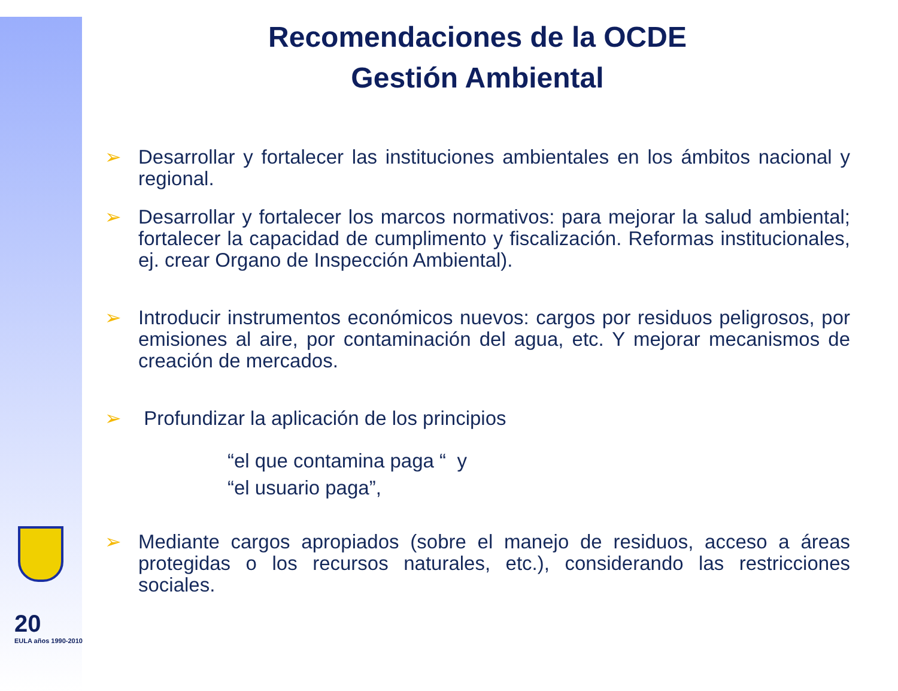20
EULA años 1990-2010
Recomendaciones de la OCDE
Gestión Ambiental
➢ Desarrollar y fortalecer las instituciones ambientales en los ámbitos nacional y regional.
➢ Desarrollar y fortalecer los marcos normativos: para mejorar la salud ambiental; fortalecer la capacidad de cumplimento y fiscalización. Reformas institucionales, ej. crear Organo de Inspección Ambiental).
➢ Introducir instrumentos económicos nuevos: cargos por residuos peligrosos, por emisiones al aire, por contaminación del agua, etc. Y mejorar mecanismos de creación de mercados.
➢ Profundizar la aplicación de los principios
“el que contamina paga “ y
“el usuario paga”,
➢ Mediante cargos apropiados (sobre el manejo de residuos, acceso a áreas protegidas o los recursos naturales, etc.), considerando las restricciones sociales.